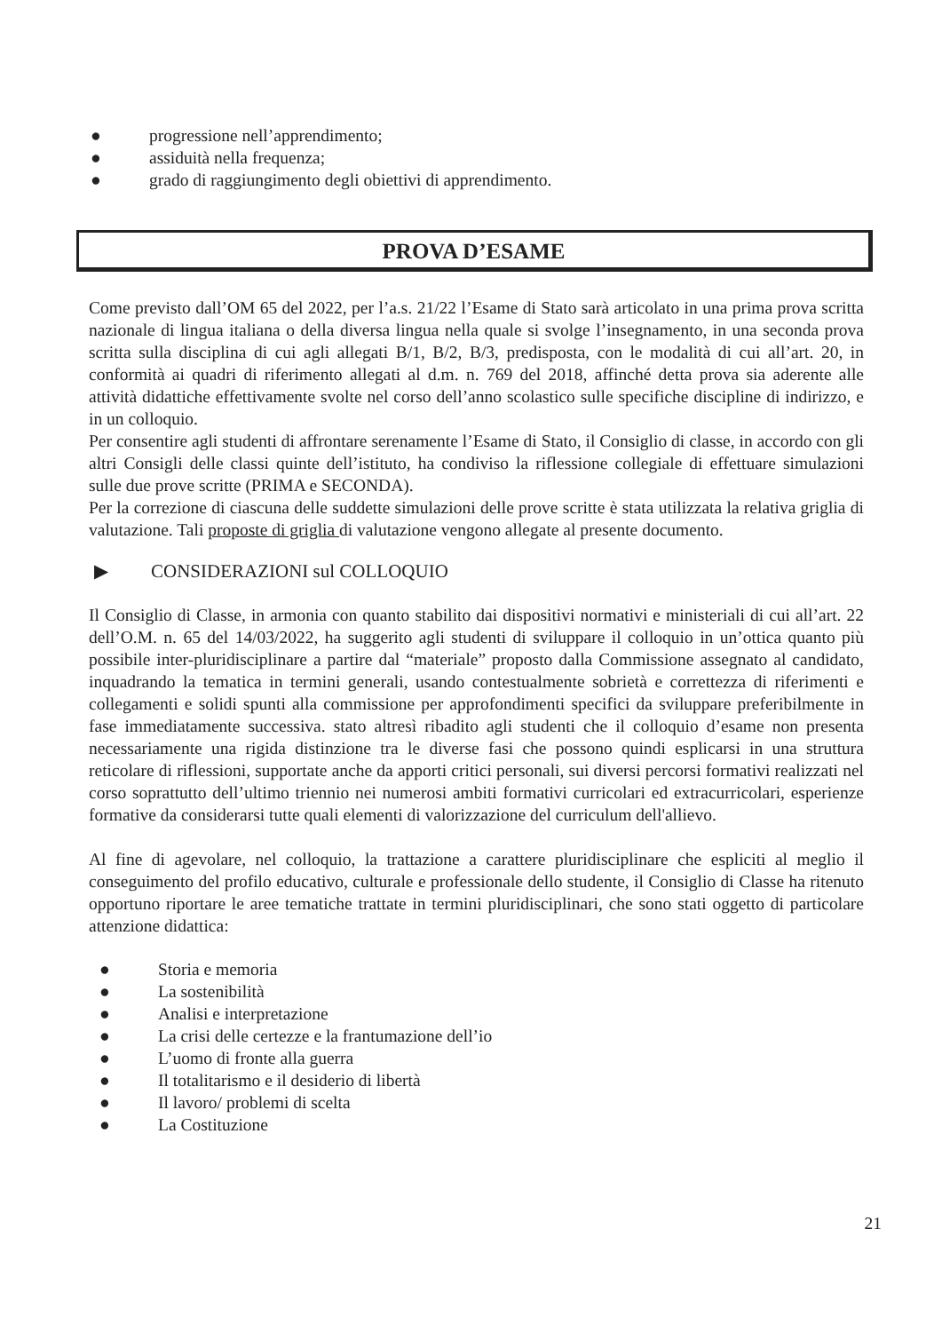● progressione nell’apprendimento;
● assiduità nella frequenza;
● grado di raggiungimento degli obiettivi di apprendimento.
PROVA D’ESAME
Come previsto dall’OM 65 del 2022, per l’a.s. 21/22 l’Esame di Stato sarà articolato in una prima prova scritta nazionale di lingua italiana o della diversa lingua nella quale si svolge l’insegnamento, in una seconda prova scritta sulla disciplina di cui agli allegati B/1, B/2, B/3, predisposta, con le modalità di cui all’art. 20, in conformità ai quadri di riferimento allegati al d.m. n. 769 del 2018, affinché detta prova sia aderente alle attività didattiche effettivamente svolte nel corso dell’anno scolastico sulle specifiche discipline di indirizzo, e in un colloquio.
Per consentire agli studenti di affrontare serenamente l’Esame di Stato, il Consiglio di classe, in accordo con gli altri Consigli delle classi quinte dell’istituto, ha condiviso la riflessione collegiale di effettuare simulazioni sulle due prove scritte (PRIMA e SECONDA).
Per la correzione di ciascuna delle suddette simulazioni delle prove scritte è stata utilizzata la relativa griglia di valutazione. Tali proposte di griglia di valutazione vengono allegate al presente documento.
▶ CONSIDERAZIONI sul COLLOQUIO
Il Consiglio di Classe, in armonia con quanto stabilito dai dispositivi normativi e ministeriali di cui all’art. 22 dell’O.M. n. 65 del 14/03/2022, ha suggerito agli studenti di sviluppare il colloquio in un’ottica quanto più possibile inter-pluridisciplinare a partire dal “materiale” proposto dalla Commissione assegnato al candidato, inquadrando la tematica in termini generali, usando contestualmente sobrietà e correttezza di riferimenti e collegamenti e solidi spunti alla commissione per approfondimenti specifici da sviluppare preferibilmente in fase immediatamente successiva. stato altresì ribadito agli studenti che il colloquio d’esame non presenta necessariamente una rigida distinzione tra le diverse fasi che possono quindi esplicarsi in una struttura reticolare di riflessioni, supportate anche da apporti critici personali, sui diversi percorsi formativi realizzati nel corso soprattutto dell’ultimo triennio nei numerosi ambiti formativi curricolari ed extracurricolari, esperienze formative da considerarsi tutte quali elementi di valorizzazione del curriculum dell'allievo.
Al fine di agevolare, nel colloquio, la trattazione a carattere pluridisciplinare che espliciti al meglio il conseguimento del profilo educativo, culturale e professionale dello studente, il Consiglio di Classe ha ritenuto opportuno riportare le aree tematiche trattate in termini pluridisciplinari, che sono stati oggetto di particolare attenzione didattica:
● Storia e memoria
● La sostenibilità
● Analisi e interpretazione
● La crisi delle certezze e la frantumazione dell’io
● L’uomo di fronte alla guerra
● Il totalitarismo e il desiderio di libertà
● Il lavoro/ problemi di scelta
● La Costituzione
21